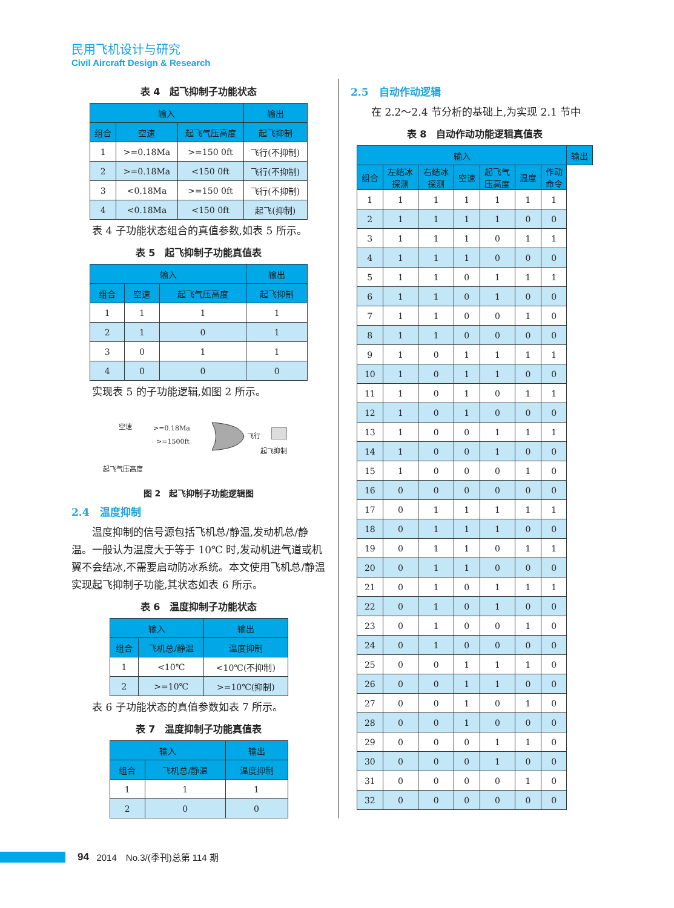民用飞机设计与研究
Civil Aircraft Design & Research
表 4　起飞抑制子功能状态
| 输入 | | | 输出 |
| --- | --- | --- | --- |
| 组合 | 空速 | 起飞气压高度 | 起飞抑制 |
| 1 | >=0.18Ma | >=150 0ft | 飞行(不抑制) |
| 2 | >=0.18Ma | <150 0ft | 飞行(不抑制) |
| 3 | <0.18Ma | >=150 0ft | 飞行(不抑制) |
| 4 | <0.18Ma | <150 0ft | 起飞(抑制) |
表 4 子功能状态组合的真值参数,如表 5 所示。
表 5　起飞抑制子功能真值表
| 输入 | | | 输出 |
| --- | --- | --- | --- |
| 组合 | 空速 | 起飞气压高度 | 起飞抑制 |
| 1 | 1 | 1 | 1 |
| 2 | 1 | 0 | 1 |
| 3 | 0 | 1 | 1 |
| 4 | 0 | 0 | 0 |
实现表 5 的子功能逻辑,如图 2 所示。
空速 >=0.18Ma
>=1500ft
飞行
起飞抑制
起飞气压高度
图 2　起飞抑制子功能逻辑图
2.4　温度抑制
温度抑制的信号源包括飞机总/静温,发动机总/静温。一般认为温度大于等于 10℃ 时,发动机进气道或机翼不会结冰,不需要启动防冰系统。本文使用飞机总/静温实现起飞抑制子功能,其状态如表 6 所示。
表 6　温度抑制子功能状态
| 输入 | | 输出 |
| --- | --- | --- |
| 组合 | 飞机总/静温 | 温度抑制 |
| 1 | <10℃ | <10℃(不抑制) |
| 2 | >=10℃ | >=10℃(抑制) |
表 6 子功能状态的真值参数如表 7 所示。
表 7　温度抑制子功能真值表
| 输入 | | 输出 |
| --- | --- | --- |
| 组合 | 飞机总/静温 | 温度抑制 |
| 1 | 1 | 1 |
| 2 | 0 | 0 |
2.5　自动作动逻辑
在 2.2～2.4 节分析的基础上,为实现 2.1 节中
表 8　自动作动功能逻辑真值表
| 输入 | | | | | | | 输出 |
| --- | --- | --- | --- | --- | --- | --- | --- |
| 组合 | 左结冰 探测 | 右结冰 探测 | 空速 | 起飞气 压高度 | 温度 | 作动 命令 | |
| 1 | 1 | 1 | 1 | 1 | 1 | 1 | |
| 2 | 1 | 1 | 1 | 1 | 0 | 0 | |
| 3 | 1 | 1 | 1 | 0 | 1 | 1 | |
| 4 | 1 | 1 | 1 | 0 | 0 | 0 | |
| 5 | 1 | 1 | 0 | 1 | 1 | 1 | |
| 6 | 1 | 1 | 0 | 1 | 0 | 0 | |
| 7 | 1 | 1 | 0 | 0 | 1 | 0 | |
| 8 | 1 | 1 | 0 | 0 | 0 | 0 | |
| 9 | 1 | 0 | 1 | 1 | 1 | 1 | |
| 10 | 1 | 0 | 1 | 1 | 0 | 0 | |
| 11 | 1 | 0 | 1 | 0 | 1 | 1 | |
| 12 | 1 | 0 | 1 | 0 | 0 | 0 | |
| 13 | 1 | 0 | 0 | 1 | 1 | 1 | |
| 14 | 1 | 0 | 0 | 1 | 0 | 0 | |
| 15 | 1 | 0 | 0 | 0 | 1 | 0 | |
| 16 | 0 | 0 | 0 | 0 | 0 | 0 | |
| 17 | 0 | 1 | 1 | 1 | 1 | 1 | |
| 18 | 0 | 1 | 1 | 1 | 0 | 0 | |
| 19 | 0 | 1 | 1 | 0 | 1 | 1 | |
| 20 | 0 | 1 | 1 | 0 | 0 | 0 | |
| 21 | 0 | 1 | 0 | 1 | 1 | 1 | |
| 22 | 0 | 1 | 0 | 1 | 0 | 0 | |
| 23 | 0 | 1 | 0 | 0 | 1 | 0 | |
| 24 | 0 | 1 | 0 | 0 | 0 | 0 | |
| 25 | 0 | 0 | 1 | 1 | 1 | 0 | |
| 26 | 0 | 0 | 1 | 1 | 0 | 0 | |
| 27 | 0 | 0 | 1 | 0 | 1 | 0 | |
| 28 | 0 | 0 | 1 | 0 | 0 | 0 | |
| 29 | 0 | 0 | 0 | 1 | 1 | 0 | |
| 30 | 0 | 0 | 0 | 1 | 0 | 0 | |
| 31 | 0 | 0 | 0 | 0 | 1 | 0 | |
| 32 | 0 | 0 | 0 | 0 | 0 | 0 | |
94 2014　No.3/(季刊)总第 114 期